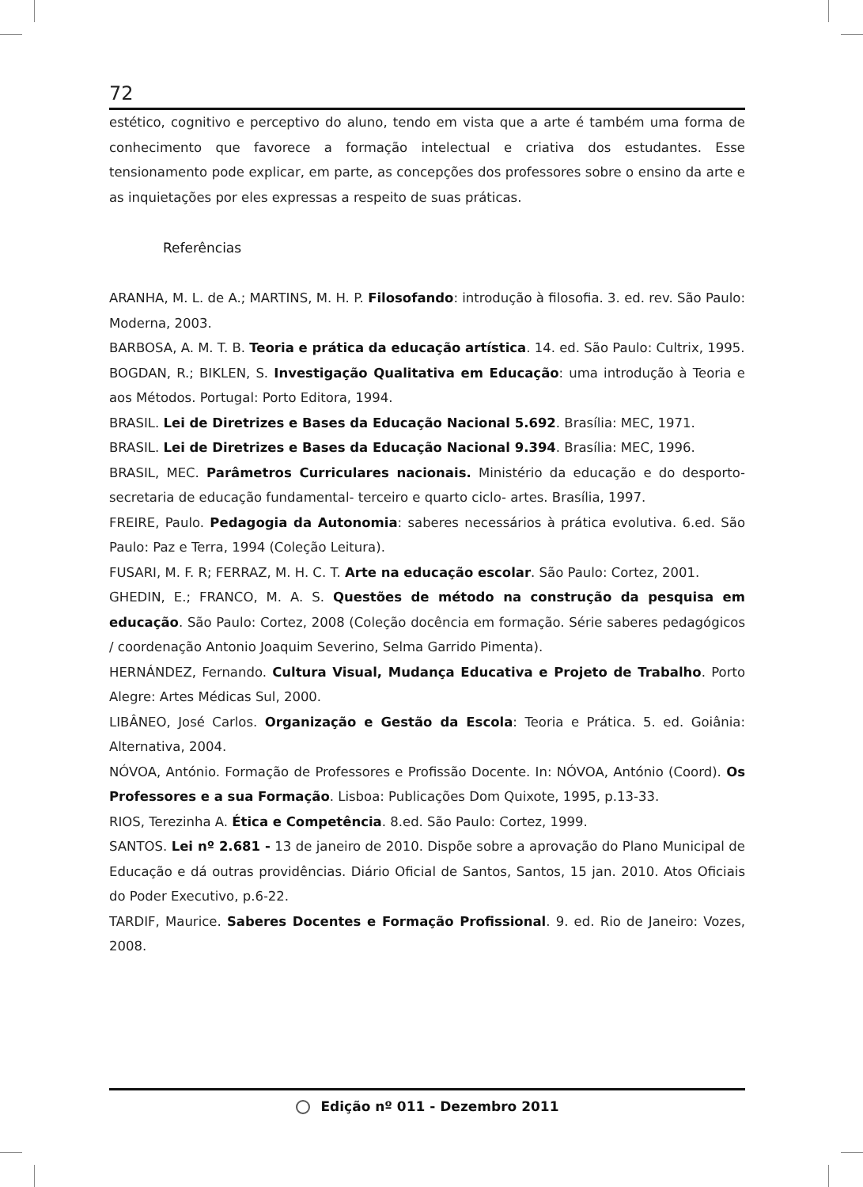72
estético, cognitivo e perceptivo do aluno, tendo em vista que a arte é também uma forma de conhecimento que favorece a formação intelectual e criativa dos estudantes. Esse tensionamento pode explicar, em parte, as concepções dos professores sobre o ensino da arte e as inquietações por eles expressas a respeito de suas práticas.
Referências
ARANHA, M. L. de A.; MARTINS, M. H. P. Filosofando: introdução à filosofia. 3. ed. rev. São Paulo: Moderna, 2003.
BARBOSA, A. M. T. B. Teoria e prática da educação artística. 14. ed. São Paulo: Cultrix, 1995.
BOGDAN, R.; BIKLEN, S. Investigação Qualitativa em Educação: uma introdução à Teoria e aos Métodos. Portugal: Porto Editora, 1994.
BRASIL. Lei de Diretrizes e Bases da Educação Nacional 5.692. Brasília: MEC, 1971.
BRASIL. Lei de Diretrizes e Bases da Educação Nacional 9.394. Brasília: MEC, 1996.
BRASIL, MEC. Parâmetros Curriculares nacionais. Ministério da educação e do desporto-secretaria de educação fundamental- terceiro e quarto ciclo- artes. Brasília, 1997.
FREIRE, Paulo. Pedagogia da Autonomia: saberes necessários à prática evolutiva. 6.ed. São Paulo: Paz e Terra, 1994 (Coleção Leitura).
FUSARI, M. F. R; FERRAZ, M. H. C. T. Arte na educação escolar. São Paulo: Cortez, 2001.
GHEDIN, E.; FRANCO, M. A. S. Questões de método na construção da pesquisa em educação. São Paulo: Cortez, 2008 (Coleção docência em formação. Série saberes pedagógicos / coordenação Antonio Joaquim Severino, Selma Garrido Pimenta).
HERNÁNDEZ, Fernando. Cultura Visual, Mudança Educativa e Projeto de Trabalho. Porto Alegre: Artes Médicas Sul, 2000.
LIBÂNEO, José Carlos. Organização e Gestão da Escola: Teoria e Prática. 5. ed. Goiânia: Alternativa, 2004.
NÓVOA, António. Formação de Professores e Profissão Docente. In: NÓVOA, António (Coord). Os Professores e a sua Formação. Lisboa: Publicações Dom Quixote, 1995, p.13-33.
RIOS, Terezinha A. Ética e Competência. 8.ed. São Paulo: Cortez, 1999.
SANTOS. Lei nº 2.681 - 13 de janeiro de 2010. Dispõe sobre a aprovação do Plano Municipal de Educação e dá outras providências. Diário Oficial de Santos, Santos, 15 jan. 2010. Atos Oficiais do Poder Executivo, p.6-22.
TARDIF, Maurice. Saberes Docentes e Formação Profissional. 9. ed. Rio de Janeiro: Vozes, 2008.
Edição nº 011 - Dezembro 2011